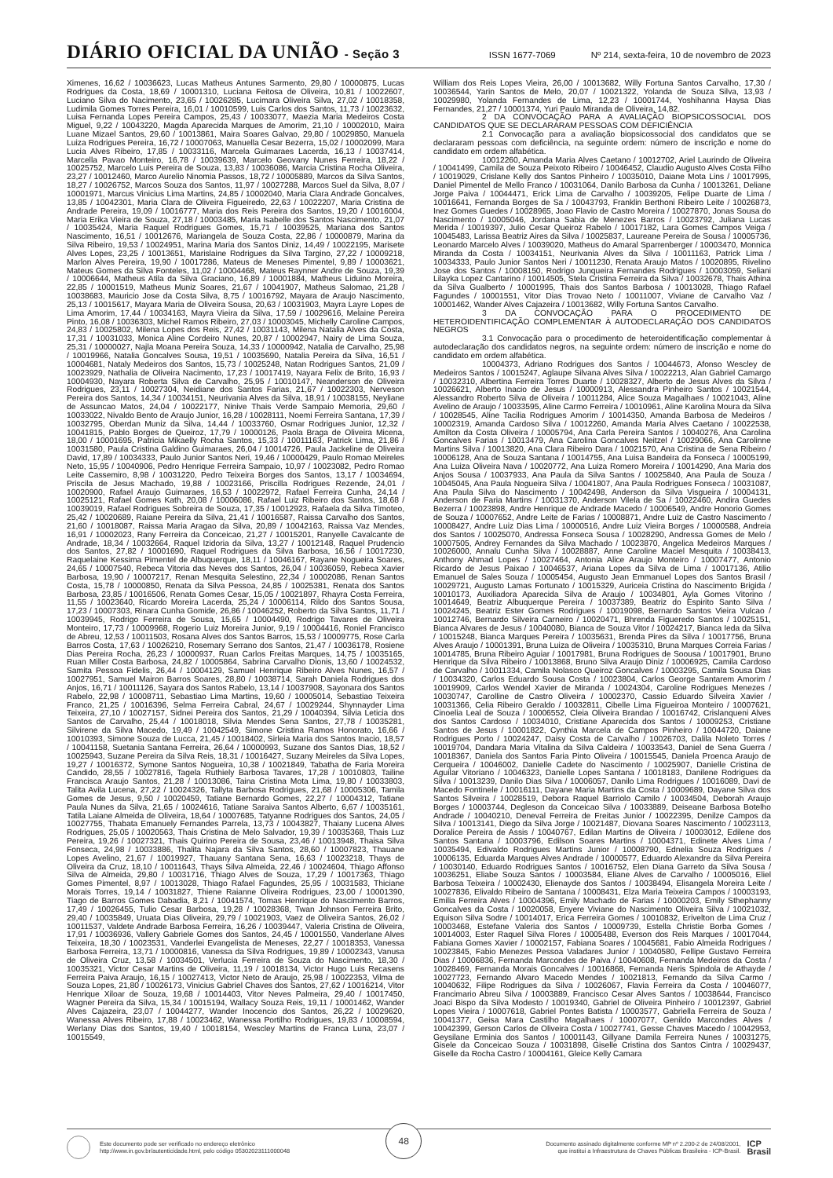DIÁRIO OFICIAL DA UNIÃO - Seção 3
ISSN 1677-7069 Nº 214, sexta-feira, 10 de novembro de 2023
Ximenes, 16,62 / 10036623, Lucas Matheus Antunes Sarmento, 29,80 / 10000875, Lucas Rodrigues da Costa, 18,69 / 10001310, Luciana Feitosa de Oliveira, 10,81 / 10022607, Luciano Silva do Nacimento, 23,65 / 10026285, Lucimara Oliveira Silva, 27,02 / 10018358, Ludimila Gomes Torres Pereira, 16,01 / 10010599, Luis Carlos dos Santos, 11,73 / 10023632, Luisa Fernanda Lopes Pereira Campos, 25,43 / 10033077, Maezia Maria Medeiros Costa Miguel, 9,22 / 10043220, Magda Aparecida Marques de Amorim, 21,10 / 10002010, Maira Luane Mizael Santos, 29,60 / 10013861, Maira Soares Galvao, 29,80 / 10029850, Manuela Luiza Rodrigues Pereira, 16,72 / 10007063, Manuella Cesar Bezerra, 15,02 / 10002099, Mara Lucia Alves Ribeiro, 17,85 / 10033116, Marcela Guimaraes Lacerda, 16,13 / 10037414, Marcella Pavao Monteiro, 16,78 / 10039639, Marcelo Geovany Nunes Ferreira, 18,22 / 10025752, Marcelo Luis Pereira de Souza, 13,83 / 10036086, Marcia Cristina Rocha Oliveira, 23,27 / 10012460, Marco Aurelio Ninomia Passos, 18,72 / 10005889, Marcos da Silva Santos, 18,27 / 10026752, Marcos Souza dos Santos, 11,97 / 10027288, Marcos Suel da Silva, 8,07 / 10001971, Marcus Vinicius Lima Martins, 24,85 / 10002040, Maria Clara Andrade Goncalves, 13,85 / 10042301, Maria Clara de Oliveira Figueiredo, 22,63 / 10022207, Maria Cristina de Andrade Pereira, 19,09 / 10016777, Maria dos Reis Pereira dos Santos, 19,20 / 10016004, Maria Erika Vieira de Souza, 27,18 / 10003485, Maria Isabelle dos Santos Nascimento, 21,07 / 10035424, Maria Raquel Rodrigues Gomes, 15,71 / 10039525, Mariana dos Santos Nascimento, 16,51 / 10012676, Mariangela de Souza Costa, 22,86 / 10000879, Marina da Silva Ribeiro, 19,53 / 10024951, Marina Maria dos Santos Diniz, 14,49 / 10022195, Marisete Alves Lopes, 23,25 / 10013651, Marislaine Rodrigues da Silva Targino, 27,22 / 10009218, Marlon Alves Pereira, 19,90 / 10017286, Mateus de Meneses Pimentel, 9,89 / 10003621, Mateus Gomes da Silva Fonteles, 11,02 / 10004468, Mateus Raynner Andre de Souza, 19,39 / 10006644, Matheus Atila da Silva Graciano, 16,89 / 10001884, Matheus Liduino Moreira, 22,85 / 10001519, Matheus Muniz Soares, 21,67 / 10041907, Matheus Salomao, 21,28 / 10038683, Mauricio Jose da Costa Silva, 8,75 / 10016792, Mayara de Araujo Nascimento, 25,13 / 10015617, Mayara Maria de Oliveira Sousa, 20,63 / 10031903, Mayra Layre Lopes de Lima Amorim, 17,44 / 10034163, Mayra Vieira da Silva, 17,59 / 10029616, Melaine Pereira Pinto, 16,08 / 10036303, Michel Ramos Ribeiro, 27,03 / 10003045, Michelly Caroline Campos, 24,83 / 10025802, Milena Lopes dos Reis, 27,42 / 10031143, Milena Natalia Alves da Costa, 17,31 / 10031033, Monica Aline Cordeiro Nunes, 20,87 / 10002947, Nairy de Lima Souza, 25,31 / 10000027, Najla Moana Pereira Souza, 14,33 / 10000942, Natalia de Carvalho, 25,98 / 10019966, Natalia Goncalves Sousa, 19,51 / 10035690, Natalia Pereira da Silva, 16,51 / 10004681, Nataly Medeiros dos Santos, 15,73 / 10025248, Natan Rodrigues Santos, 21,09 / 10023929, Nathalia de Oliveira Nacimento, 17,23 / 10017419, Nayara Felix de Brito, 16,93 / 10004930, Nayara Roberta Silva de Carvalho, 25,95 / 10010147, Neanderson de Oliveira Rodrigues, 23,11 / 10027304, Neidiane dos Santos Farias, 21,67 / 10022303, Nerveson Pereira dos Santos, 14,34 / 10034151, Neurivania Alves da Silva, 18,91 / 10038155, Neyliane de Assuncao Matos, 24,04 / 10022177, Ninive Thais Verde Sampaio Memoria, 29,60 / 10033022, Nivaldo Bento de Araujo Junior, 16,28 / 10028111, Noemi Ferreira Santana, 17,39 / 10032795, Oberdan Muniz da Silva, 14,44 / 10033760, Osmar Rodrigues Junior, 12,32 / 10041815, Pablo Borges de Queiroz, 17,79 / 10000126, Paola Braga de Oliveira Micena, 18,00 / 10001695, Patricia Mikaelly Rocha Santos, 15,33 / 10011163, Patrick Lima, 21,86 / 10031580, Paula Cristina Galdino Guimaraes, 26,04 / 10014726, Paula Jackeline de Oliveira David, 17,89 / 10034333, Paulo Junior Santos Neri, 19,46 / 10000429, Paulo Romao Meireles Neto, 15,95 / 10040906, Pedro Henrique Ferreira Sampaio, 10,97 / 10023082, Pedro Romao Leite Cassemiro, 8,98 / 10031220, Pedro Teixeira Borges dos Santos, 13,17 / 10034694, Priscila de Jesus Machado, 19,88 / 10023166, Priscilla Rodrigues Rezende, 24,01 / 10020900, Rafael Araujo Guimaraes, 16,53 / 10022972, Rafael Ferreira Cunha, 24,14 / 10025121, Rafael Gomes Kath, 20,08 / 10006086, Rafael Luiz Ribeiro dos Santos, 18,68 / 10039019, Rafael Rodrigues Sobreira de Souza, 17,35 / 10012923, Rafaela da Silva Timoteo, 25,42 / 10020689, Raiane Pereira da Silva, 21,41 / 10016587, Raissa Carvalho dos Santos, 21,60 / 10018087, Raissa Maria Aragao da Silva, 20,89 / 10042163, Raissa Vaz Mendes, 16,91 / 10002023, Rany Ferreira da Conceicao, 21,27 / 10015201, Ranyelle Cavalcante de Andrade, 18,34 / 10032664, Raquel Izidoria da Silva, 13,27 / 10012148, Raquel Prudencio dos Santos, 27,82 / 10001690, Raquel Rodrigues da Silva Barbosa, 16,56 / 10017230, Raquelaine Kessima Pimentel de Albuquerque, 18,11 / 10046167, Rayane Nogueira Soares, 24,65 / 10007540, Rebeca Vitoria das Neves dos Santos, 26,04 / 10036059, Rebeca Xavier Barbosa, 19,90 / 10007217, Renan Mesquita Selestino, 22,34 / 10002086, Renan Santos Costa, 15,78 / 10000850, Renata da Silva Pessoa, 24,85 / 10025381, Renata dos Santos Barbosa, 23,85 / 10016506, Renata Gomes Cesar, 15,05 / 10021897, Rhayra Costa Ferreira, 11,55 / 10023640, Ricardo Moreira Lacerda, 25,24 / 10006114, Rildo dos Santos Sousa, 17,23 / 10007303, Rinara Cunha Gomide, 26,86 / 10046252, Roberto da Silva Santos, 11,71 / 10039945, Rodrigo Ferreira de Sousa, 15,65 / 10004490, Rodrigo Tavares de Oliveira Monteiro, 17,73 / 10009968, Rogerio Luiz Moreira Junior, 9,19 / 10004416, Roniel Francisco de Abreu, 12,53 / 10011503, Rosana Alves dos Santos Barros, 15,53 / 10009775, Rose Carla Barros Costa, 17,63 / 10026210, Rosemary Serrano dos Santos, 21,47 / 10036178, Rosiene Dias Pereira Rocha, 26,23 / 10000937, Ruan Carlos Freitas Marques, 14,75 / 10035165, Ruan Miller Costa Barbosa, 24,82 / 10005864, Sabrina Carvalho Dionis, 13,60 / 10024532, Samita Pessoa Fidelis, 26,44 / 10004129, Samuel Henrique Ribeiro Alves Nunes, 16,57 / 10027951, Samuel Mairon Barros Soares, 28,80 / 10038714, Sarah Daniela Rodrigues dos Anjos, 16,71 / 10011126, Sayara dos Santos Rabelo, 13,14 / 10037908, Sayonara dos Santos Rabelo, 22,98 / 10008711, Sebastiao Lima Martins, 19,60 / 10005014, Sebastiao Teixeira Franco, 21,25 / 10016396, Selma Ferreira Cabral, 24,67 / 10029244, Shynnayder Lima Teixeira, 27,10 / 10027157, Sidnei Pereira dos Santos, 21,29 / 10040394, Silvia Leticia dos Santos de Carvalho, 25,44 / 10018018, Silvia Mendes Sena Santos, 27,78 / 10035281, Silvirene da Silva Macedo, 19,49 / 10042549, Simone Cristina Ramos Honorato, 16,66 / 10010393, Simone Souza de Lucca, 21,45 / 10018402, Sirleia Maria dos Santos Inacio, 18,57 / 10041158, Suetania Santana Ferreira, 26,64 / 10000993, Suzane dos Santos Dias, 18,52 / 10025943, Suzane Pereira da Silva Reis, 18,31 / 10016427, Suzany Meireles da Silva Lopes, 19,27 / 10016372, Symone Santos Nogueira, 10,38 / 10021849, Tabatha de Faria Moreira Candido, 28,55 / 10027816, Tagela Ruthiely Barbosa Tavares, 17,28 / 10010803, Tailine Francisca Araujo Santos, 21,28 / 10013086, Taina Cristina Mota Lima, 19,80 / 10033803, Talita Avila Lucena, 27,22 / 10024326, Tallyta Barbosa Rodrigues, 21,68 / 10005306, Tamila Gomes de Jesus, 9,50 / 10020459, Tatiane Bernardo Gomes, 22,27 / 10004312, Tatiane Paula Nunes da Silva, 21,65 / 10024616, Tatiane Saraiva Santos Alberto, 6,67 / 10035161, Tatila Laiane Almeida de Oliveira, 18,64 / 10007685, Tatyanne Rodrigues dos Santos, 24,05 / 10027755, Thabata Emanuely Fernandes Parrela, 13,73 / 10043827, Thaiany Lucena Alves Rodrigues, 25,05 / 10020563, Thais Cristina de Melo Salvador, 19,39 / 10035368, Thais Luz Pereira, 19,26 / 10027321, Thais Quirino Pereira de Sousa, 23,46 / 10013948, Thaisa Silva Fonseca, 24,98 / 10033886, Thalita Najara da Silva Santos, 28,60 / 10007823, Thauane Lopes Avelino, 21,67 / 10019927, Thauany Santana Sena, 16,63 / 10023218, Thays de Oliveira da Cruz, 18,10 / 10011643, Thays Silva Almeida, 22,46 / 10024604, Thiago Affonso Silva de Almeida, 29,80 / 10031716, Thiago Alves de Souza, 17,29 / 10017363, Thiago Gomes Pimentel, 8,97 / 10013028, Thiago Rafael Fagundes, 25,95 / 10031583, Thiciane Morais Torres, 19,14 / 10031827, Thiene Raianne Oliveira Rodrigues, 23,00 / 10001390, Tiago de Barros Gomes Dabadia, 8,21 / 10041574, Tomas Henrique do Nascimento Barros, 17,49 / 10026455, Tulio Cesar Barbosa, 19,28 / 10028368, Twan Johnson Ferreira Brito, 29,40 / 10035849, Uruata Dias Oliveira, 29,79 / 10021903, Vaez de Oliveira Santos, 26,02 / 10011537, Valdete Andrade Barbosa Ferreira, 16,26 / 10039447, Valeria Cristina de Oliveira, 17,91 / 10036936, Vallery Gabriele Gomes dos Santos, 24,45 / 10001550, Vanderlane Alves Teixeira, 18,30 / 10023531, Vanderlei Evangelista de Meneses, 22,27 / 10018353, Vanessa Barbosa Ferreira, 13,71 / 10000816, Vanessa da Silva Rodrigues, 19,89 / 10002343, Vanusa de Oliveira Cruz, 13,58 / 10034501, Verlucia Ferreira de Souza do Nascimento, 18,30 / 10035321, Victor Cesar Martins de Oliveira, 11,19 / 10018134, Victor Hugo Luis Recasens Ferreira Paiva Araujo, 16,15 / 10027413, Victor Neto de Araujo, 25,98 / 10022353, Vilma de Souza Lopes, 21,80 / 10026173, Vinicius Gabriel Chaves dos Santos, 27,62 / 10016214, Vitor Henrique Xiloar de Souza, 19,68 / 10014403, Vitor Neves Palmeira, 29,40 / 10017450, Wagner Pereira da Silva, 15,34 / 10015194, Wallacy Souza Reis, 19,11 / 10001462, Wander Alves Cajazeira, 23,07 / 10044277, Wander Inocencio dos Santos, 26,22 / 10029620, Wanessa Alves Ribeiro, 17,88 / 10023462, Wanessa Portilho Rodrigues, 19,83 / 10008594, Werlany Dias dos Santos, 19,40 / 10018154, Wescley Martins de Franca Luna, 23,07 / 10015549,
William dos Reis Lopes Vieira, 26,00 / 10013682, Willy Fortuna Santos Carvalho, 17,30 / 10036544, Yarin Santos de Melo, 20,07 / 10021322, Yolanda de Souza Silva, 13,93 / 10029980, Yolanda Fernandes de Lima, 12,23 / 10001744, Yoshihanna Haysa Dias Fernandes, 21,27 / 10001374, Yuri Paulo Miranda de Oliveira, 14,82.
2 DA CONVOCAÇÃO PARA A AVALIAÇÃO BIOPSICOSSOCIAL DOS CANDIDATOS QUE SE DECLARARAM PESSOAS COM DEFICIÊNCIA
2.1 Convocação para a avaliação biopsicossocial dos candidatos que se declararam pessoas com deficiência, na seguinte ordem: número de inscrição e nome do candidato em ordem alfabética.
10012260, Amanda Maria Alves Caetano / 10012702, Ariel Laurindo de Oliveira / 10041499, Camila de Souza Peixoto Ribeiro / 10046452, Claudio Augusto Alves Costa Filho / 10019029, Crislane Kelly dos Santos Pinheiro / 10035010, Daiane Mota Lins / 10017995, Daniel Pimentel de Mello Franco / 10031064, Danilo Barbosa da Cunha / 10013261, Deliane Jorge Paiva / 10044471, Erick Lima de Carvalho / 10039205, Felipe Duarte de Lima / 10016641, Fernanda Borges de Sa / 10043793, Franklin Berthoni Ribeiro Leite / 10026873, Inez Gomes Guedes / 10028965, Joao Flavio de Castro Moreira / 10027870, Jonas Sousa do Nascimento / 10005046, Jordana Sabia de Menezes Barros / 10023792, Juliana Lucas Merida / 10019397, Julio Cesar Queiroz Rabelo / 10017182, Lara Gomes Campos Veiga / 10045483, Larissa Beatriz Aires da Silva / 10025837, Laureane Pereira de Sousa / 10005736, Leonardo Marcelo Alves / 10039020, Matheus do Amaral Sparrenberger / 10003470, Monnica Miranda da Costa / 10034151, Neurivania Alves da Silva / 10011163, Patrick Lima / 10034333, Paulo Junior Santos Neri / 10011230, Renata Araujo Matos / 10020895, Rivelino Jose dos Santos / 10008150, Rodrigo Junqueira Fernandes Rodrigues / 10003059, Seliani Lilayka Lopez Cantarino / 10014505, Stela Cristina Ferreira da Silva / 10032678, Thais Athina da Silva Gualberto / 10001995, Thais dos Santos Barbosa / 10013028, Thiago Rafael Fagundes / 10001551, Vitor Dias Trovao Neto / 10011007, Viviane de Carvalho Vaz / 10001462, Wander Alves Cajazeira / 10013682, Willy Fortuna Santos Carvalho.
3 DA CONVOCAÇÃO PARA O PROCEDIMENTO DE HETEROIDENTIFICAÇÃO COMPLEMENTAR À AUTODECLARAÇÃO DOS CANDIDATOS NEGROS
3.1 Convocação para o procedimento de heteroidentificação complementar à autodeclaração dos candidatos negros, na seguinte ordem: número de inscrição e nome do candidato em ordem alfabética.
10004373, Adriano Rodrigues dos Santos / 10044673, Afonso Wescley de Medeiros Santos / 10015247, Aglaupe Silvana Alves Silva / 10022213, Alan Gabriel Camargo / 10032310, Albertina Ferreira Torres Duarte / 10028327, Alberto de Jesus Alves da Silva / 10026621, Alberto Inacio de Jesus / 10000913, Alessandra Pinheiro Santos / 10021544, Alessandro Roberto Silva de Oliveira / 10011284, Alice Souza Magalhaes / 10021043, Aline Avelino de Araujo / 10033595, Aline Carmo Ferreira / 10010961, Aline Karolina Moura da Silva / 10028545, Aline Tacilia Rodrigues Amorim / 10014350, Amanda Barbosa de Medeiros / 10002319, Amanda Cardoso Silva / 10012260, Amanda Maria Alves Caetano / 10022538, Amilton da Costa Oliveira / 10005794, Ana Carla Pereira Santos / 10040276, Ana Carolina Goncalves Farias / 10013479, Ana Carolina Goncalves Neitzel / 10029066, Ana Carolinne Martins Silva / 10013820, Ana Clara Ribeiro Dara / 10021570, Ana Cristina de Sena Ribeiro / 10006128, Ana de Souza Santana / 10014755, Ana Luisa Bandeira da Fonseca / 10005199, Ana Luiza Oliveira Nava / 10020772, Ana Luiza Romero Moreira / 10014290, Ana Maria dos Anjos Sousa / 10037933, Ana Paula da Silva Santos / 10025840, Ana Paula de Souza / 10045045, Ana Paula Nogueira Silva / 10041807, Ana Paula Rodrigues Fonseca / 10031087, Ana Paula Silva do Nascimento / 10042498, Anderson da Silva Visgueira / 10004131, Anderson de Faria Martins / 10031370, Anderson Vilela de Sa / 10022460, Andira Guedes Bezerra / 10023898, Andre Henrique de Andrade Macedo / 10006549, Andre Honorio Gomes de Souza / 10007652, Andre Leite de Farias / 10008871, Andre Luiz de Castro Nascimento / 10008427, Andre Luiz Dias Lima / 10000516, Andre Luiz Vieira Borges / 10000588, Andreia dos Santos / 10025070, Andressa Fonseca Sousa / 10028290, Andressa Gomes de Melo / 10007505, Andrey Fernandes da Silva Machado / 10023870, Angelica Medeiros Marques / 10026000, Annalu Cunha Silva / 10028887, Anne Caroline Maciel Mesquita / 10038413, Anthony Ahmad Lopes / 10027464, Antonia Alice Araujo Monteiro / 10007477, Antonio Ricardo de Jesus Paixao / 10046537, Ariana Lopes da Silva de Lima / 10017136, Atilio Emanuel de Sales Souza / 10005454, Augusto Jean Emmanuel Lopes dos Santos Brasil / 10029721, Augusto Lamas Fortunato / 10015329, Auriceia Cristina do Nascimento Brigida / 10010173, Auxiliadora Aparecida Silva de Araujo / 10034801, Ayla Gomes Vitorino / 10014649, Beatriz Albuquerque Pereira / 10037389, Beatriz do Espirito Santo Silva / 10024245, Beatriz Ester Gomes Rodrigues / 10019098, Bernardo Santos Vieira Vulcao / 10012746, Bernardo Silveira Carneiro / 10020471, Bhrenda Figueredo Santos / 10025151, Bianca Alvares de Jesus / 10040080, Bianca de Souza Vitor / 10024217, Bianca Ieda da Silva / 10015248, Bianca Marques Pereira / 10035631, Brenda Pires da Silva / 10017756, Bruna Alves Araujo / 10001391, Bruna Luiza de Oliveira / 10035310, Bruna Marques Correia Farias / 10014785, Bruna Ribeiro Aguiar / 10017981, Bruna Rodrigues de Soousa / 10017901, Bruno Henrique da Silva Ribeiro / 10013868, Bruno Silva Araujo Diniz / 10006925, Camila Cardoso de Carvalho / 10011334, Camila Nolasco Queiroz Goncalves / 10003295, Camila Sousa Dias / 10034320, Carlos Eduardo Sousa Costa / 10023804, Carlos George Santarem Amorim / 10019909, Carlos Wendel Xavier de Miranda / 10024304, Caroline Rodrigues Menezes / 10030747, Carolline de Castro Oliveira / 10002370, Cassio Eduardo Silveira Xavier / 10031366, Celia Ribeiro Geraldo / 10032811, Cibelle Lima Figueiroa Monteiro / 10007621, Cinoelia Leal de Souza / 10006552, Cleia Oliveira Brandao / 10016742, Crislanqueni Alves dos Santos Cardoso / 10034010, Cristiane Aparecida dos Santos / 10009253, Cristiane Santos de Jesus / 10001822, Cynthia Marcela de Campos Pinheiro / 10044720, Daiane Rodrigues Porto / 10024247, Daisy Costa de Carvalho / 10026703, Dalila Noleto Torres / 10019704, Dandara Maria Vitalina da Silva Caldeira / 10033543, Daniel de Sena Guerra / 10018367, Daniela dos Santos Faria Pinto Oliveira / 10015545, Daniela Proenca Araujo de Cerqueira / 10046002, Danielle Cadete do Nascimento / 10025907, Danielle Cristina de Aguilar Vitoriano / 10046323, Danielle Lopes Santana / 10018183, Danilene Rodrigues da Silva / 10013239, Danilo Dias Silva / 10006057, Danilo Lima Rodrigues / 10016089, Davi de Macedo Fontinele / 10016111, Dayane Maria Martins da Costa / 10009689, Dayane Silva dos Santos Silveira / 10028519, Debora Raquel Barriolo Camilo / 10034504, Deborah Araujo Borges / 10003744, Degleson da Conceicao Silva / 10033889, Deiseane Barbosa Botelho Andrade / 10040210, Deneval Ferreira de Freitas Junior / 10022395, Denilze Campos da Silva / 10013141, Diego da Silva Jorge / 10021487, Diovana Soares Nascimento / 10023113, Doralice Pereira de Assis / 10040767, Edilan Martins de Oliveira / 10003012, Edilene dos Santos Santana / 10003796, Edilson Soares Martins / 10004371, Edinete Alves Lima / 10035494, Edivaldo Rodrigues Martins Junior / 10008790, Ednelia Souza Rodrigues / 10006135, Eduarda Marques Alves Andrade / 10000577, Eduardo Alexandre da Silva Pereira / 10030140, Eduardo Rodrigues Santos / 10016752, Elen Diana Garreto da Silva Sousa / 10036251, Eliabe Souza Santos / 10003584, Eliane Alves de Carvalho / 10005016, Eliel Barbosa Teixeira / 10002430, Elienayde dos Santos / 10038494, Elisangela Moreira Leite / 10027836, Elivaldo Ribeiro de Santana / 10008431, Elza Maria Teixeira Campos / 10003193, Emilia Ferreira Alves / 10004396, Emily Machado de Farias / 10000203, Emily Sthephanny Goncalves da Costa / 10020058, Enyere Viviane do Nascimento Oliveira Silva / 10021032, Equison Silva Sodre / 10014017, Erica Ferreira Gomes / 10010832, Erivelton de Lima Cruz / 10003468, Estefane Valeria dos Santos / 10009739, Estella Christie Borba Gomes / 10014003, Ester Raquel Silva Flores / 10005488, Everson dos Reis Marques / 10017044, Fabiana Gomes Xavier / 10002157, Fabiana Soares / 10045681, Fabio Almeida Rodrigues / 10023845, Fabio Menezes Pessoa Valadares Junior / 10040580, Fellipe Gustavo Ferreira Dias / 10006836, Fernanda Marcondes de Paiva / 10040608, Fernanda Medeiros da Costa / 10028469, Fernanda Morais Goncalves / 10016868, Fernanda Neris Spindola de Athayde / 10027723, Fernando Alvaro Macedo Mendes / 10021813, Fernando da Silva Carmo / 10040632, Filipe Rodrigues da Silva / 10026067, Flavia Ferreira da Costa / 10046077, Francimario Abreu Silva / 10003889, Francisco Cesar Alves Santos / 10038644, Francisco Joaci Bispo da Silva Modesto / 10019340, Gabriel de Oliveira Pinheiro / 10012397, Gabriel Lopes Vieira / 10007618, Gabriel Pontes Batista / 10003577, Gabriella Ferreira de Souza / 10041377, Geisa Mara Castilho Magalhaes / 10007077, Genildo Marcondes Alves / 10042399, Gerson Carlos de Oliveira Costa / 10027741, Gesse Chaves Macedo / 10042953, Geysilane Erminia dos Santos / 10001143, Gillyane Damila Ferreira Nunes / 10031275, Gisele da Conceicao Souza / 10031898, Giselle Cristina dos Santos Cintra / 10029437, Giselle da Rocha Castro / 10004161, Gleice Kelly Camara
Este documento pode ser verificado no endereço eletrônico
http://www.in.gov.br/autenticidade.html, pelo código 05302023111000048
48
Documento assinado digitalmente conforme MP nº 2.200-2 de 24/08/2001,
que institui a Infraestrutura de Chaves Públicas Brasileira - ICP-Brasil.
ICP
Brasil